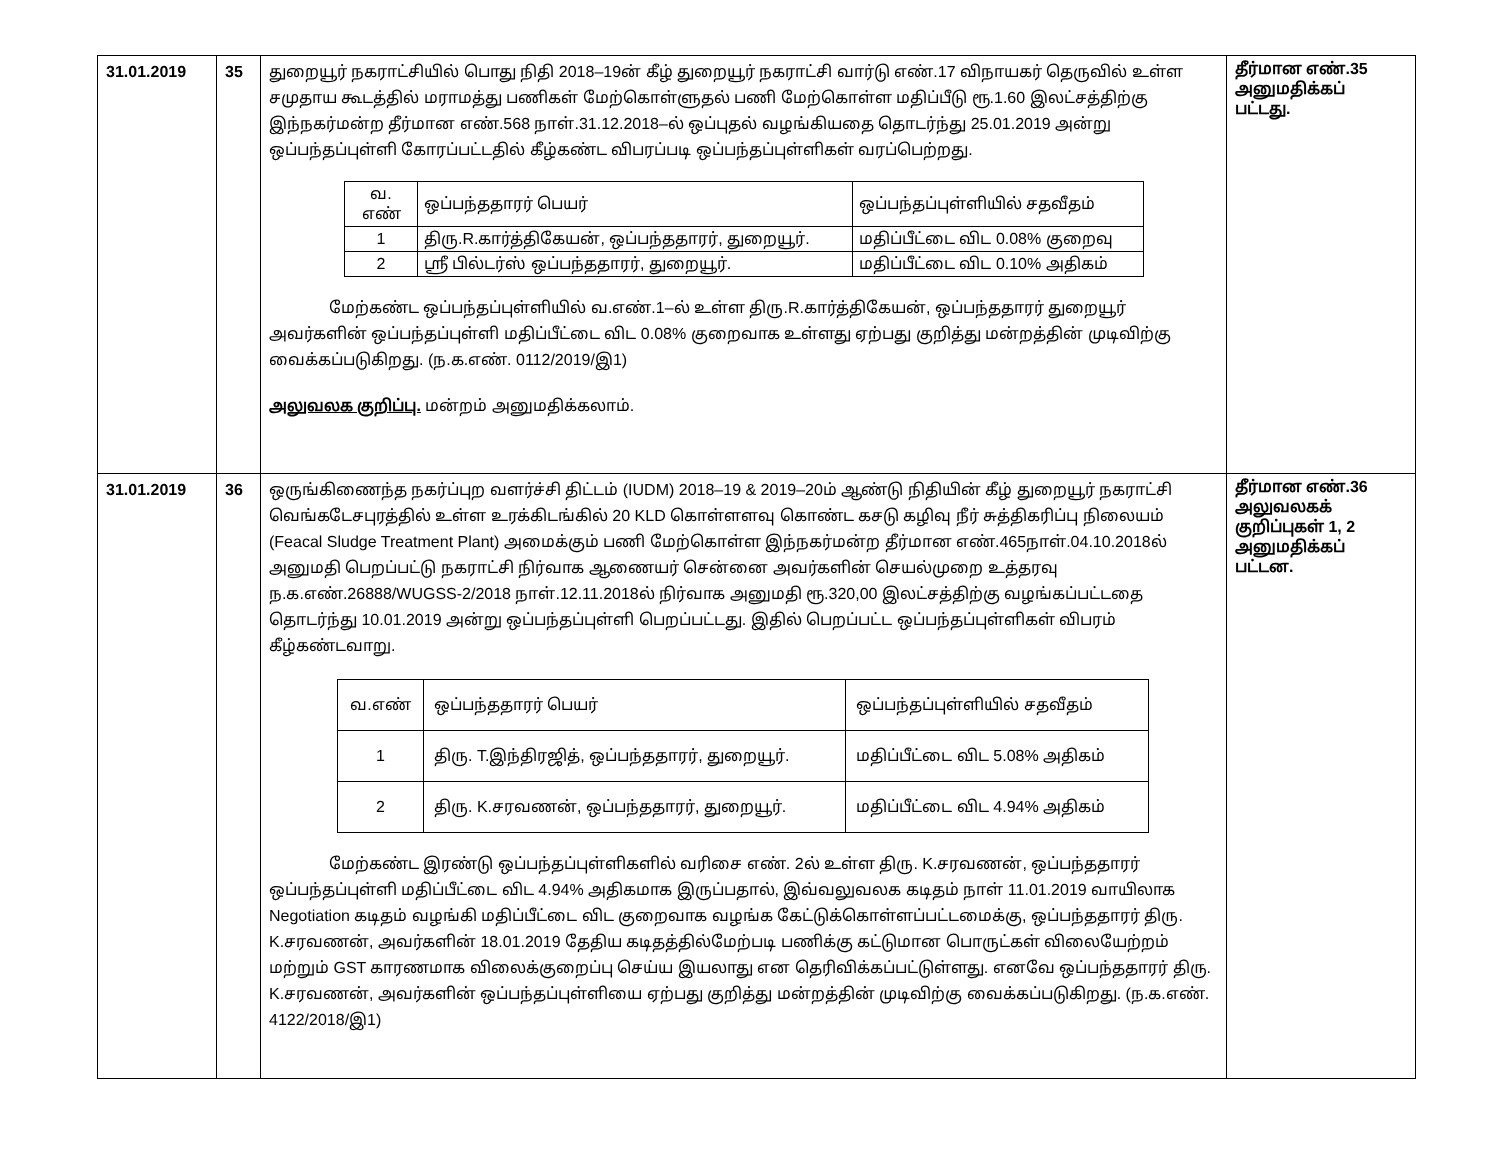| 31.01.2019 | 35 | துறையூர் நகராட்சியில் பொது நிதி 2018–19ன் கீழ் துறையூர் நகராட்சி வார்டு எண்.17 விநாயகர் தெருவில் உள்ள சமுதாய கூடத்தில் மராமத்து பணிகள் மேற்கொள்ளுதல் பணி மேற்கொள்ள மதிப்பீடு ரூ.1.60 இலட்சத்திற்கு இந்நகர்மன்ற தீர்மான எண்.568 நாள்.31.12.2018–ல் ஒப்புதல் வழங்கியதை தொடர்ந்து 25.01.2019 அன்று ஒப்பந்தப்புள்ளி கோரப்பட்டதில் கீழ்கண்ட விபரப்படி ஒப்பந்தப்புள்ளிகள் வரப்பெற்றது. / வ. எண் / ஒப்பந்ததாரர் பெயர் / ஒப்பந்தப்புள்ளியில் சதவீதம் / / 1 / திரு.R.கார்த்திகேயன், ஒப்பந்ததாரர், துறையூர். / மதிப்பீட்டை விட 0.08% குறைவு / / 2 / ஸ்ரீ பில்டர்ஸ் ஒப்பந்ததாரர், துறையூர். / மதிப்பீட்டை விட 0.10% அதிகம் / மேற்கண்ட ஒப்பந்தப்புள்ளியில் வ.எண்.1–ல் உள்ள திரு.R.கார்த்திகேயன், ஒப்பந்ததாரர் துறையூர் அவர்களின் ஒப்பந்தப்புள்ளி மதிப்பீட்டை விட 0.08% குறைவாக உள்ளது ஏற்பது குறித்து மன்றத்தின் முடிவிற்கு வைக்கப்படுகிறது. (ந.க.எண். 0112/2019/இ1) அலுவலக குறிப்பு. மன்றம் அனுமதிக்கலாம். | தீர்மான எண்.35 அனுமதிக்கப் பட்டது. |
| 31.01.2019 | 36 | ஒருங்கிணைந்த நகர்ப்புற வளர்ச்சி திட்டம் (IUDM) 2018–19 & 2019–20ம் ஆண்டு நிதியின் கீழ் துறையூர் நகராட்சி வெங்கடேசபுரத்தில் உள்ள உரக்கிடங்கில் 20 KLD கொள்ளளவு கொண்ட கசடு கழிவு நீர் சுத்திகரிப்பு நிலையம் (Feacal Sludge Treatment Plant) அமைக்கும் பணி மேற்கொள்ள இந்நகர்மன்ற தீர்மான எண்.465நாள்.04.10.2018ல் அனுமதி பெறப்பட்டு நகராட்சி நிர்வாக ஆணையர் சென்னை அவர்களின் செயல்முறை உத்தரவு ந.க.எண்.26888/WUGSS-2/2018 நாள்.12.11.2018ல் நிர்வாக அனுமதி ரூ.320,00 இலட்சத்திற்கு வழங்கப்பட்டதை தொடர்ந்து 10.01.2019 அன்று ஒப்பந்தப்புள்ளி பெறப்பட்டது. இதில் பெறப்பட்ட ஒப்பந்தப்புள்ளிகள் விபரம் கீழ்கண்டவாறு. / வ.எண் / ஒப்பந்ததாரர் பெயர் / ஒப்பந்தப்புள்ளியில் சதவீதம் / / 1 / திரு. T.இந்திரஜித், ஒப்பந்ததாரர், துறையூர். / மதிப்பீட்டை விட 5.08% அதிகம் / / 2 / திரு. K.சரவணன், ஒப்பந்ததாரர், துறையூர். / மதிப்பீட்டை விட 4.94% அதிகம் / மேற்கண்ட இரண்டு ஒப்பந்தப்புள்ளிகளில் வரிசை எண். 2ல் உள்ள திரு. K.சரவணன், ஒப்பந்ததாரர் ஒப்பந்தப்புள்ளி மதிப்பீட்டை விட 4.94% அதிகமாக இருப்பதால், இவ்வலுவலக கடிதம் நாள் 11.01.2019 வாயிலாக Negotiation கடிதம் வழங்கி மதிப்பீட்டை விட குறைவாக வழங்க கேட்டுக்கொள்ளப்பட்டமைக்கு, ஒப்பந்ததாரர் திரு. K.சரவணன், அவர்களின் 18.01.2019 தேதிய கடிதத்தில்மேற்படி பணிக்கு கட்டுமான பொருட்கள் விலையேற்றம் மற்றும் GST காரணமாக விலைக்குறைப்பு செய்ய இயலாது என தெரிவிக்கப்பட்டுள்ளது. எனவே ஒப்பந்ததாரர் திரு. K.சரவணன், அவர்களின் ஒப்பந்தப்புள்ளியை ஏற்பது குறித்து மன்றத்தின் முடிவிற்கு வைக்கப்படுகிறது. (ந.க.எண். 4122/2018/இ1) | தீர்மான எண்.36 அலுவலகக் குறிப்புகள் 1, 2 அனுமதிக்கப் பட்டன. |